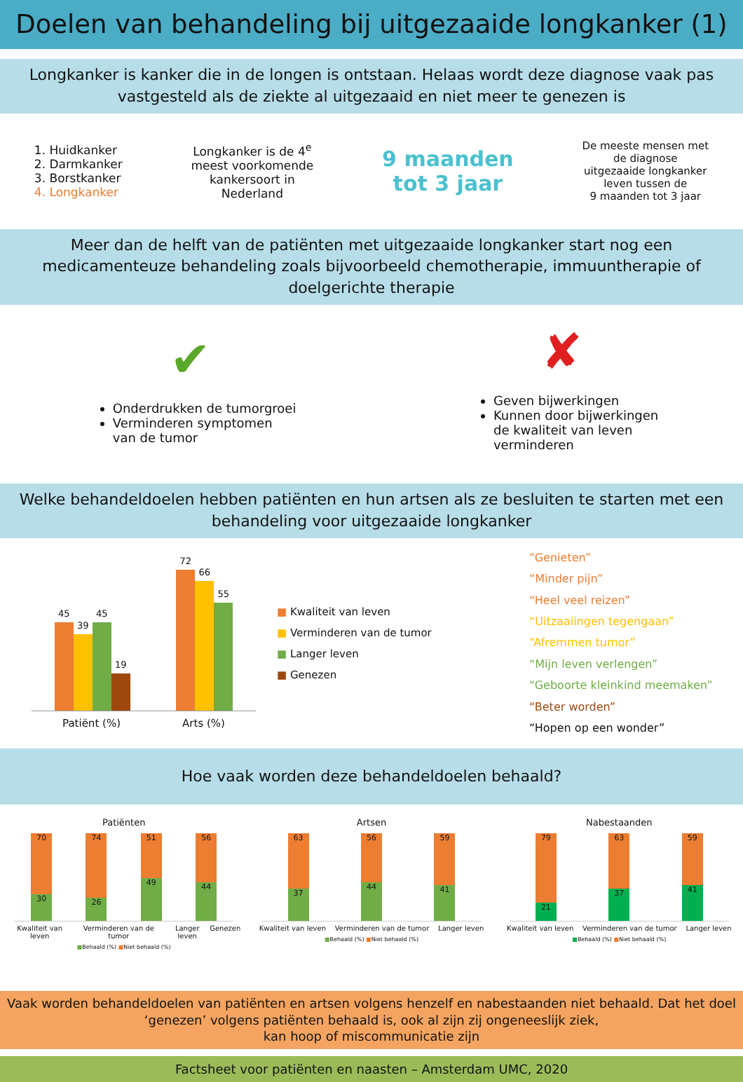Doelen van behandeling bij uitgezaaide longkanker (1)
Longkanker is kanker die in de longen is ontstaan. Helaas wordt deze diagnose vaak pas vastgesteld als de ziekte al uitgezaaid en niet meer te genezen is
1. Huidkanker
2. Darmkanker
3. Borstkanker
4. Longkanker
Longkanker is de 4<sup>e</sup>
meest voorkomende
kankersoort in
Nederland
9 maanden
tot 3 jaar
De meeste mensen met
de diagnose
uitgezaaide longkanker
leven tussen de
9 maanden tot 3 jaar
Meer dan de helft van de patiënten met uitgezaaide longkanker start nog een medicamenteuze behandeling zoals bijvoorbeeld chemotherapie, immuuntherapie of doelgerichte therapie
✔
Onderdrukken de tumorgroei
Verminderen symptomen
van de tumor
✘
Geven bijwerkingen
Kunnen door bijwerkingen
de kwaliteit van leven
verminderen
Welke behandeldoelen hebben patiënten en hun artsen als ze besluiten te starten met een behandeling voor uitgezaaide longkanker
45
39
45
19
72
66
55
Patiënt (%) Arts (%)
■ Kwaliteit van leven
■ Verminderen van de tumor
■ Langer leven
■ Genezen
“Genieten”
“Minder pijn”
“Heel veel reizen”
“Uitzaaiingen tegengaan”
“Afremmen tumor”
“Mijn leven verlengen”
“Geboorte kleinkind meemaken”
“Beter worden”
“Hopen op een wonder”
Hoe vaak worden deze behandeldoelen behaald?
Patiënten
70
30
74
26
51
49
56
44
Kwaliteit van leven Verminderen van de tumor Langer leven Genezen
■Behaald (%) ■Niet behaald (%)
Artsen
63
37
56
44
59
41
Kwaliteit van leven Verminderen van de tumor Langer leven
■Behaald (%) ■Niet behaald (%)
Nabestaanden
79
21
63
37
59
41
Kwaliteit van leven Verminderen van de tumor Langer leven
■Behaald (%) ■Niet behaald (%)
Vaak worden behandeldoelen van patiënten en artsen volgens henzelf en nabestaanden niet behaald. Dat het doel ‘genezen’ volgens patiënten behaald is, ook al zijn zij ongeneeslijk ziek,
kan hoop of miscommunicatie zijn
Factsheet voor patiënten en naasten – Amsterdam UMC, 2020